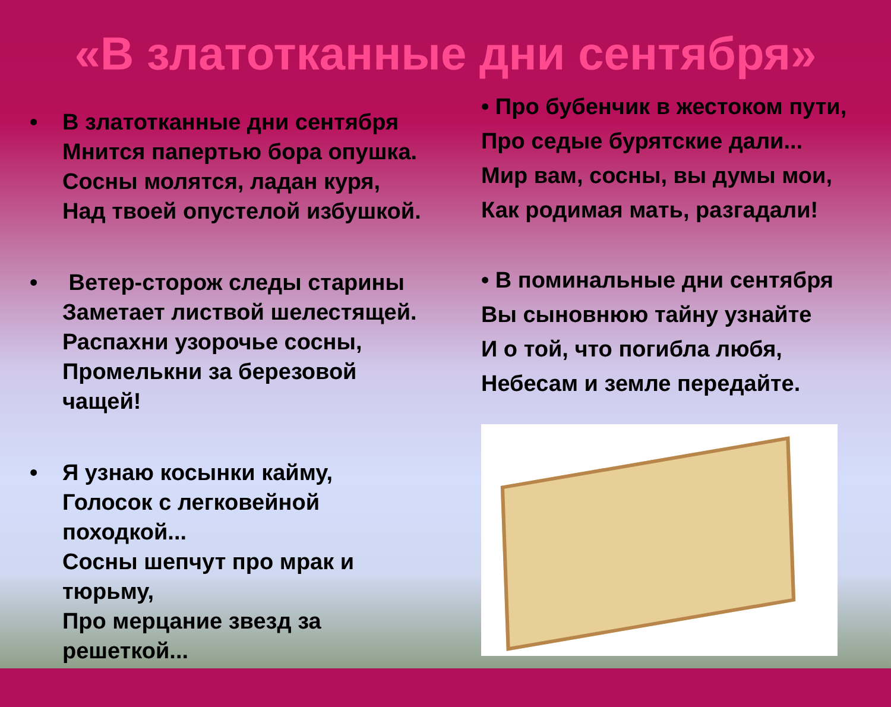«В златотканные дни сентября»
• В златотканные дни сентября
Мнится папертью бора опушка.
Сосны молятся, ладан куря,
Над твоей опустелой избушкой.
• Ветер-сторож следы старины
Заметает листвой шелестящей.
Распахни узорочье сосны,
Промелькни за березовой
чащей!
• Я узнаю косынки кайму,
Голосок с легковейной
походкой...
Сосны шепчут про мрак и
тюрьму,
Про мерцание звезд за
решеткой...
• Про бубенчик в жестоком пути,
Про седые бурятские дали...
Мир вам, сосны, вы думы мои,
Как родимая мать, разгадали!
• В поминальные дни сентября
Вы сыновнюю тайну узнайте
И о той, что погибла любя,
Небесам и земле передайте.